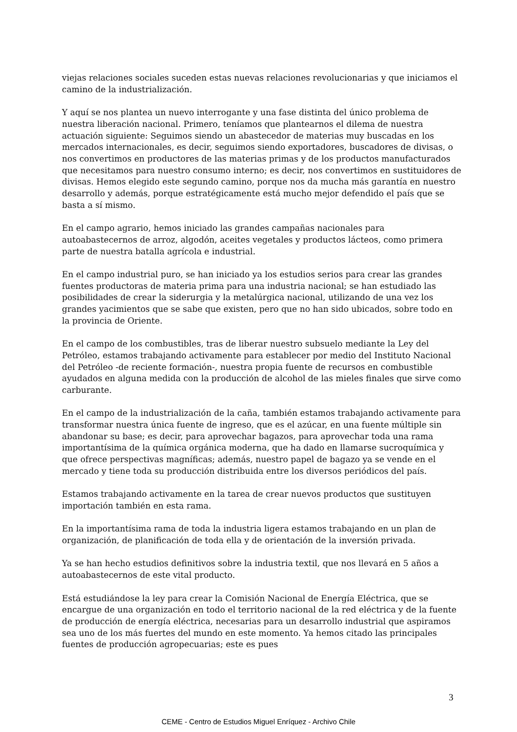viejas relaciones sociales suceden estas nuevas relaciones revolucionarias y que iniciamos el camino de la industrialización.
Y aquí se nos plantea un nuevo interrogante y una fase distinta del único problema de nuestra liberación nacional. Primero, teníamos que plantearnos el dilema de nuestra actuación siguiente: Seguimos siendo un abastecedor de materias muy buscadas en los mercados internacionales, es decir, seguimos siendo exportadores, buscadores de divisas, o nos convertimos en productores de las materias primas y de los productos manufacturados que necesitamos para nuestro consumo interno; es decir, nos convertimos en sustituidores de divisas. Hemos elegido este segundo camino, porque nos da mucha más garantía en nuestro desarrollo y además, porque estratégicamente está mucho mejor defendido el país que se basta a sí mismo.
En el campo agrario, hemos iniciado las grandes campañas nacionales para autoabastecernos de arroz, algodón, aceites vegetales y productos lácteos, como primera parte de nuestra batalla agrícola e industrial.
En el campo industrial puro, se han iniciado ya los estudios serios para crear las grandes fuentes productoras de materia prima para una industria nacional; se han estudiado las posibilidades de crear la siderurgia y la metalúrgica nacional, utilizando de una vez los grandes yacimientos que se sabe que existen, pero que no han sido ubicados, sobre todo en la provincia de Oriente.
En el campo de los combustibles, tras de liberar nuestro subsuelo mediante la Ley del Petróleo, estamos trabajando activamente para establecer por medio del Instituto Nacional del Petróleo -de reciente formación-, nuestra propia fuente de recursos en combustible ayudados en alguna medida con la producción de alcohol de las mieles finales que sirve como carburante.
En el campo de la industrialización de la caña, también estamos trabajando activamente para transformar nuestra única fuente de ingreso, que es el azúcar, en una fuente múltiple sin abandonar su base; es decir, para aprovechar bagazos, para aprovechar toda una rama importantísima de la química orgánica moderna, que ha dado en llamarse sucroquímica y que ofrece perspectivas magníficas; además, nuestro papel de bagazo ya se vende en el mercado y tiene toda su producción distribuida entre los diversos periódicos del país.
Estamos trabajando activamente en la tarea de crear nuevos productos que sustituyen importación también en esta rama.
En la importantísima rama de toda la industria ligera estamos trabajando en un plan de organización, de planificación de toda ella y de orientación de la inversión privada.
Ya se han hecho estudios definitivos sobre la industria textil, que nos llevará en 5 años a autoabastecernos de este vital producto.
Está estudiándose la ley para crear la Comisión Nacional de Energía Eléctrica, que se encargue de una organización en todo el territorio nacional de la red eléctrica y de la fuente de producción de energía eléctrica, necesarias para un desarrollo industrial que aspiramos sea uno de los más fuertes del mundo en este momento. Ya hemos citado las principales fuentes de producción agropecuarias; este es pues
3
CEME - Centro de Estudios Miguel Enríquez - Archivo Chile